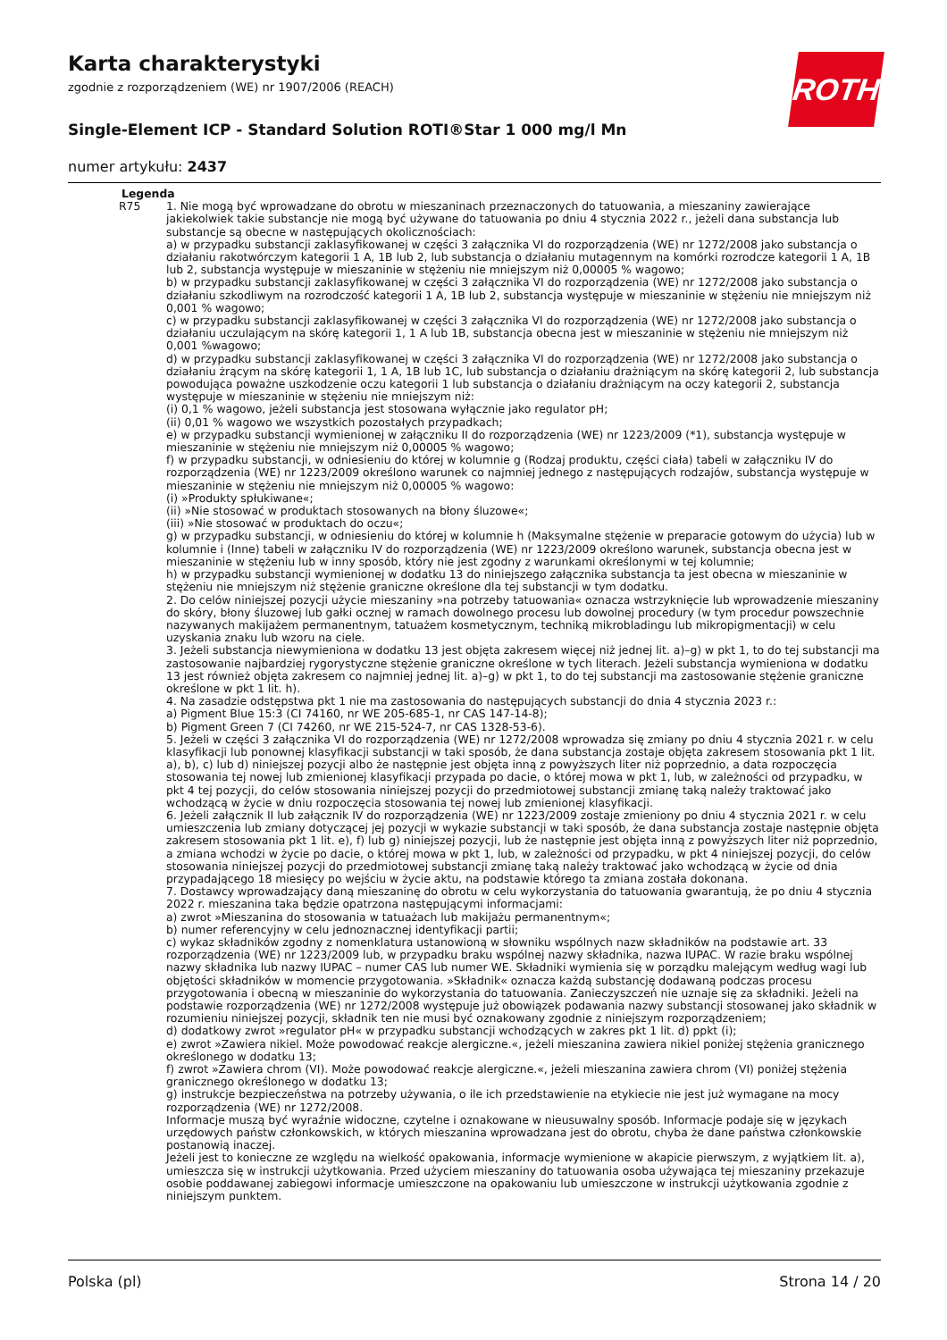Karta charakterystyki
zgodnie z rozporządzeniem (WE) nr 1907/2006 (REACH)
Single-Element ICP - Standard Solution ROTI®Star 1 000 mg/l Mn
numer artykułu: 2437
ROTH
Legenda
R75 1. Nie mogą być wprowadzane do obrotu w mieszaninach przeznaczonych do tatuowania, a mieszaniny zawierające jakiekolwiek takie substancje nie mogą być używane do tatuowania po dniu 4 stycznia 2022 r., jeżeli dana substancja lub substancje są obecne w następujących okolicznościach:
a) w przypadku substancji zaklasyfikowanej w części 3 załącznika VI do rozporządzenia (WE) nr 1272/2008 jako substancja o działaniu rakotwórczym kategorii 1 A, 1B lub 2, lub substancja o działaniu mutagennym na komórki rozrodcze kategorii 1 A, 1B lub 2, substancja występuje w mieszaninie w stężeniu nie mniejszym niż 0,00005 % wagowo;
b) w przypadku substancji zaklasyfikowanej w części 3 załącznika VI do rozporządzenia (WE) nr 1272/2008 jako substancja o działaniu szkodliwym na rozrodczość kategorii 1 A, 1B lub 2, substancja występuje w mieszaninie w stężeniu nie mniejszym niż 0,001 % wagowo;
c) w przypadku substancji zaklasyfikowanej w części 3 załącznika VI do rozporządzenia (WE) nr 1272/2008 jako substancja o działaniu uczulającym na skórę kategorii 1, 1 A lub 1B, substancja obecna jest w mieszaninie w stężeniu nie mniejszym niż 0,001 %wagowo;
d) w przypadku substancji zaklasyfikowanej w części 3 załącznika VI do rozporządzenia (WE) nr 1272/2008 jako substancja o działaniu żrącym na skórę kategorii 1, 1 A, 1B lub 1C, lub substancja o działaniu drażniącym na skórę kategorii 2, lub substancja powodująca poważne uszkodzenie oczu kategorii 1 lub substancja o działaniu drażniącym na oczy kategorii 2, substancja występuje w mieszaninie w stężeniu nie mniejszym niż:
(i) 0,1 % wagowo, jeżeli substancja jest stosowana wyłącznie jako regulator pH;
(ii) 0,01 % wagowo we wszystkich pozostałych przypadkach;
e) w przypadku substancji wymienionej w załączniku II do rozporządzenia (WE) nr 1223/2009 (*1), substancja występuje w mieszaninie w stężeniu nie mniejszym niż 0,00005 % wagowo;
f) w przypadku substancji, w odniesieniu do której w kolumnie g (Rodzaj produktu, części ciała) tabeli w załączniku IV do rozporządzenia (WE) nr 1223/2009 określono warunek co najmniej jednego z następujących rodzajów, substancja występuje w mieszaninie w stężeniu nie mniejszym niż 0,00005 % wagowo:
(i) »Produkty spłukiwane«;
(ii) »Nie stosować w produktach stosowanych na błony śluzowe«;
(iii) »Nie stosować w produktach do oczu«;
g) w przypadku substancji, w odniesieniu do której w kolumnie h (Maksymalne stężenie w preparacie gotowym do użycia) lub w kolumnie i (Inne) tabeli w załączniku IV do rozporządzenia (WE) nr 1223/2009 określono warunek, substancja obecna jest w mieszaninie w stężeniu lub w inny sposób, który nie jest zgodny z warunkami określonymi w tej kolumnie;
h) w przypadku substancji wymienionej w dodatku 13 do niniejszego załącznika substancja ta jest obecna w mieszaninie w stężeniu nie mniejszym niż stężenie graniczne określone dla tej substancji w tym dodatku.
2. Do celów niniejszej pozycji użycie mieszaniny »na potrzeby tatuowania« oznacza wstrzyknięcie lub wprowadzenie mieszaniny do skóry, błony śluzowej lub gałki ocznej w ramach dowolnego procesu lub dowolnej procedury (w tym procedur powszechnie nazywanych makijażem permanentnym, tatuażem kosmetycznym, techniką mikrobladingu lub mikropigmentacji) w celu uzyskania znaku lub wzoru na ciele.
3. Jeżeli substancja niewymieniona w dodatku 13 jest objęta zakresem więcej niż jednej lit. a)–g) w pkt 1, to do tej substancji ma zastosowanie najbardziej rygorystyczne stężenie graniczne określone w tych literach. Jeżeli substancja wymieniona w dodatku 13 jest również objęta zakresem co najmniej jednej lit. a)–g) w pkt 1, to do tej substancji ma zastosowanie stężenie graniczne określone w pkt 1 lit. h).
4. Na zasadzie odstępstwa pkt 1 nie ma zastosowania do następujących substancji do dnia 4 stycznia 2023 r.:
a) Pigment Blue 15:3 (CI 74160, nr WE 205-685-1, nr CAS 147-14-8);
b) Pigment Green 7 (CI 74260, nr WE 215-524-7, nr CAS 1328-53-6).
5. Jeżeli w części 3 załącznika VI do rozporządzenia (WE) nr 1272/2008 wprowadza się zmiany po dniu 4 stycznia 2021 r. w celu klasyfikacji lub ponownej klasyfikacji substancji w taki sposób, że dana substancja zostaje objęta zakresem stosowania pkt 1 lit. a), b), c) lub d) niniejszej pozycji albo że następnie jest objęta inną z powyższych liter niż poprzednio, a data rozpoczęcia stosowania tej nowej lub zmienionej klasyfikacji przypada po dacie, o której mowa w pkt 1, lub, w zależności od przypadku, w pkt 4 tej pozycji, do celów stosowania niniejszej pozycji do przedmiotowej substancji zmianę taką należy traktować jako wchodzącą w życie w dniu rozpoczęcia stosowania tej nowej lub zmienionej klasyfikacji.
6. Jeżeli załącznik II lub załącznik IV do rozporządzenia (WE) nr 1223/2009 zostaje zmieniony po dniu 4 stycznia 2021 r. w celu umieszczenia lub zmiany dotyczącej jej pozycji w wykazie substancji w taki sposób, że dana substancja zostaje następnie objęta zakresem stosowania pkt 1 lit. e), f) lub g) niniejszej pozycji, lub że następnie jest objęta inną z powyższych liter niż poprzednio, a zmiana wchodzi w życie po dacie, o której mowa w pkt 1, lub, w zależności od przypadku, w pkt 4 niniejszej pozycji, do celów stosowania niniejszej pozycji do przedmiotowej substancji zmianę taką należy traktować jako wchodzącą w życie od dnia przypadającego 18 miesięcy po wejściu w życie aktu, na podstawie którego ta zmiana została dokonana.
7. Dostawcy wprowadzający daną mieszaninę do obrotu w celu wykorzystania do tatuowania gwarantują, że po dniu 4 stycznia 2022 r. mieszanina taka będzie opatrzona następującymi informacjami:
a) zwrot »Mieszanina do stosowania w tatuażach lub makijażu permanentnym«;
b) numer referencyjny w celu jednoznacznej identyfikacji partii;
c) wykaz składników zgodny z nomenklatura ustanowioną w słowniku wspólnych nazw składników na podstawie art. 33 rozporządzenia (WE) nr 1223/2009 lub, w przypadku braku wspólnej nazwy składnika, nazwa IUPAC. W razie braku wspólnej nazwy składnika lub nazwy IUPAC – numer CAS lub numer WE. Składniki wymienia się w porządku malejącym według wagi lub objętości składników w momencie przygotowania. »Składnik« oznacza każdą substancję dodawaną podczas procesu przygotowania i obecną w mieszaninie do wykorzystania do tatuowania. Zanieczyszczeń nie uznaje się za składniki. Jeżeli na podstawie rozporządzenia (WE) nr 1272/2008 występuje już obowiązek podawania nazwy substancji stosowanej jako składnik w rozumieniu niniejszej pozycji, składnik ten nie musi być oznakowany zgodnie z niniejszym rozporządzeniem;
d) dodatkowy zwrot »regulator pH« w przypadku substancji wchodzących w zakres pkt 1 lit. d) ppkt (i);
e) zwrot »Zawiera nikiel. Może powodować reakcje alergiczne.«, jeżeli mieszanina zawiera nikiel poniżej stężenia granicznego określonego w dodatku 13;
f) zwrot »Zawiera chrom (VI). Może powodować reakcje alergiczne.«, jeżeli mieszanina zawiera chrom (VI) poniżej stężenia granicznego określonego w dodatku 13;
g) instrukcje bezpieczeństwa na potrzeby używania, o ile ich przedstawienie na etykiecie nie jest już wymagane na mocy rozporządzenia (WE) nr 1272/2008.
Informacje muszą być wyraźnie widoczne, czytelne i oznakowane w nieusuwalny sposób. Informacje podaje się w językach urzędowych państw członkowskich, w których mieszanina wprowadzana jest do obrotu, chyba że dane państwa członkowskie postanowią inaczej.
Jeżeli jest to konieczne ze względu na wielkość opakowania, informacje wymienione w akapicie pierwszym, z wyjątkiem lit. a), umieszcza się w instrukcji użytkowania. Przed użyciem mieszaniny do tatuowania osoba używająca tej mieszaniny przekazuje osobie poddawanej zabiegowi informacje umieszczone na opakowaniu lub umieszczone w instrukcji użytkowania zgodnie z niniejszym punktem.
Polska (pl) Strona 14 / 20